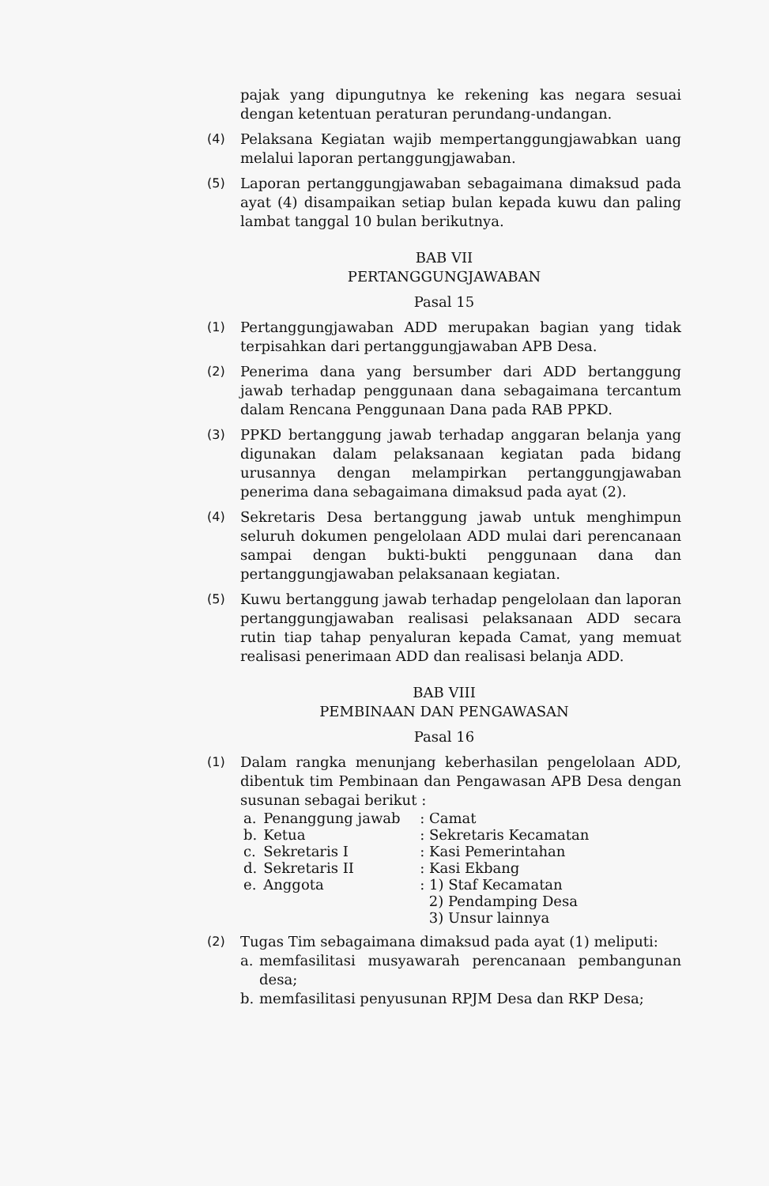pajak yang dipungutnya ke rekening kas negara sesuai dengan ketentuan peraturan perundang-undangan.
(4) Pelaksana Kegiatan wajib mempertanggungjawabkan uang melalui laporan pertanggungjawaban.
(5) Laporan pertanggungjawaban sebagaimana dimaksud pada ayat (4) disampaikan setiap bulan kepada kuwu dan paling lambat tanggal 10 bulan berikutnya.
BAB VII
PERTANGGUNGJAWABAN
Pasal 15
(1) Pertanggungjawaban ADD merupakan bagian yang tidak terpisahkan dari pertanggungjawaban APB Desa.
(2) Penerima dana yang bersumber dari ADD bertanggung jawab terhadap penggunaan dana sebagaimana tercantum dalam Rencana Penggunaan Dana pada RAB PPKD.
(3) PPKD bertanggung jawab terhadap anggaran belanja yang digunakan dalam pelaksanaan kegiatan pada bidang urusannya dengan melampirkan pertanggungjawaban penerima dana sebagaimana dimaksud pada ayat (2).
(4) Sekretaris Desa bertanggung jawab untuk menghimpun seluruh dokumen pengelolaan ADD mulai dari perencanaan sampai dengan bukti-bukti penggunaan dana dan pertanggungjawaban pelaksanaan kegiatan.
(5) Kuwu bertanggung jawab terhadap pengelolaan dan laporan pertanggungjawaban realisasi pelaksanaan ADD secara rutin tiap tahap penyaluran kepada Camat, yang memuat realisasi penerimaan ADD dan realisasi belanja ADD.
BAB VIII
PEMBINAAN DAN PENGAWASAN
Pasal 16
(1) Dalam rangka menunjang keberhasilan pengelolaan ADD, dibentuk tim Pembinaan dan Pengawasan APB Desa dengan susunan sebagai berikut :
| a. | Penanggung jawab | : Camat |
| b. | Ketua | : Sekretaris Kecamatan |
| c. | Sekretaris I | : Kasi Pemerintahan |
| d. | Sekretaris II | : Kasi Ekbang |
| e. | Anggota | : 1) Staf Kecamatan 2) Pendamping Desa 3) Unsur lainnya |
(2) Tugas Tim sebagaimana dimaksud pada ayat (1) meliputi:
a. memfasilitasi musyawarah perencanaan pembangunan desa;
b. memfasilitasi penyusunan RPJM Desa dan RKP Desa;